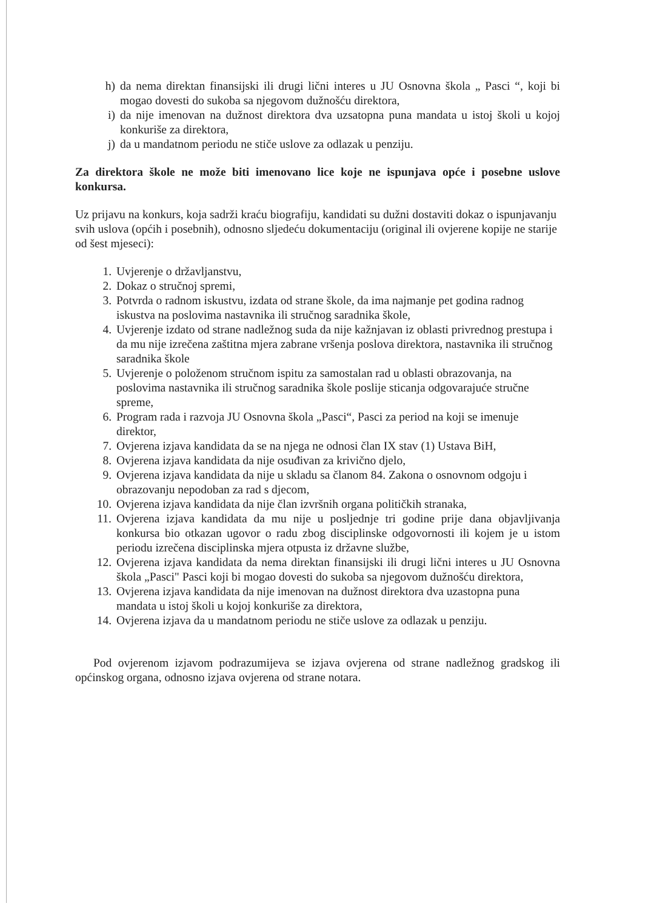h) da nema direktan finansijski ili drugi lični interes u JU Osnovna škola „ Pasci “, koji bi mogao dovesti do sukoba sa njegovom dužnošću direktora,
i) da nije imenovan na dužnost direktora dva uzsatopna puna mandata u istoj školi u kojoj konkuriše za direktora,
j) da u mandatnom periodu ne stiče uslove za odlazak u penziju.
Za direktora škole ne može biti imenovano lice koje ne ispunjava opće i posebne uslove konkursa.
Uz prijavu na konkurs, koja sadrži kraću biografiju, kandidati su dužni dostaviti dokaz o ispunjavanju svih uslova (općih i posebnih), odnosno sljedeću dokumentaciju (original ili ovjerene kopije ne starije od šest mjeseci):
1. Uvjerenje o državljanstvu,
2. Dokaz o stručnoj spremi,
3. Potvrda o radnom iskustvu, izdata od strane škole, da ima najmanje pet godina radnog iskustva na poslovima nastavnika ili stručnog saradnika škole,
4. Uvjerenje izdato od strane nadležnog suda da nije kažnjavan iz oblasti privrednog prestupa i da mu nije izrečena zaštitna mjera zabrane vršenja poslova direktora, nastavnika ili stručnog saradnika škole
5. Uvjerenje o položenom stručnom ispitu za samostalan rad u oblasti obrazovanja, na poslovima nastavnika ili stručnog saradnika škole poslije sticanja odgovarajuće stručne spreme,
6. Program rada i razvoja JU Osnovna škola „Pasci“, Pasci za period na koji se imenuje direktor,
7. Ovjerena izjava kandidata da se na njega ne odnosi član IX stav (1) Ustava BiH,
8. Ovjerena izjava kandidata da nije osuđivan za krivično djelo,
9. Ovjerena izjava kandidata da nije u skladu sa članom 84. Zakona o osnovnom odgoju i obrazovanju nepodoban za rad s djecom,
10. Ovjerena izjava kandidata da nije član izvršnih organa političkih stranaka,
11. Ovjerena izjava kandidata da mu nije u posljednje tri godine prije dana objavljivanja konkursa bio otkazan ugovor o radu zbog disciplinske odgovornosti ili kojem je u istom periodu izrečena disciplinska mjera otpusta iz državne službe,
12. Ovjerena izjava kandidata da nema direktan finansijski ili drugi lični interes u JU Osnovna škola „Pasci" Pasci koji bi mogao dovesti do sukoba sa njegovom dužnošću direktora,
13. Ovjerena izjava kandidata da nije imenovan na dužnost direktora dva uzastopna puna mandata u istoj školi u kojoj konkuriše za direktora,
14. Ovjerena izjava da u mandatnom periodu ne stiče uslove za odlazak u penziju.
Pod ovjerenom izjavom podrazumijeva se izjava ovjerena od strane nadležnog gradskog ili općinskog organa, odnosno izjava ovjerena od strane notara.